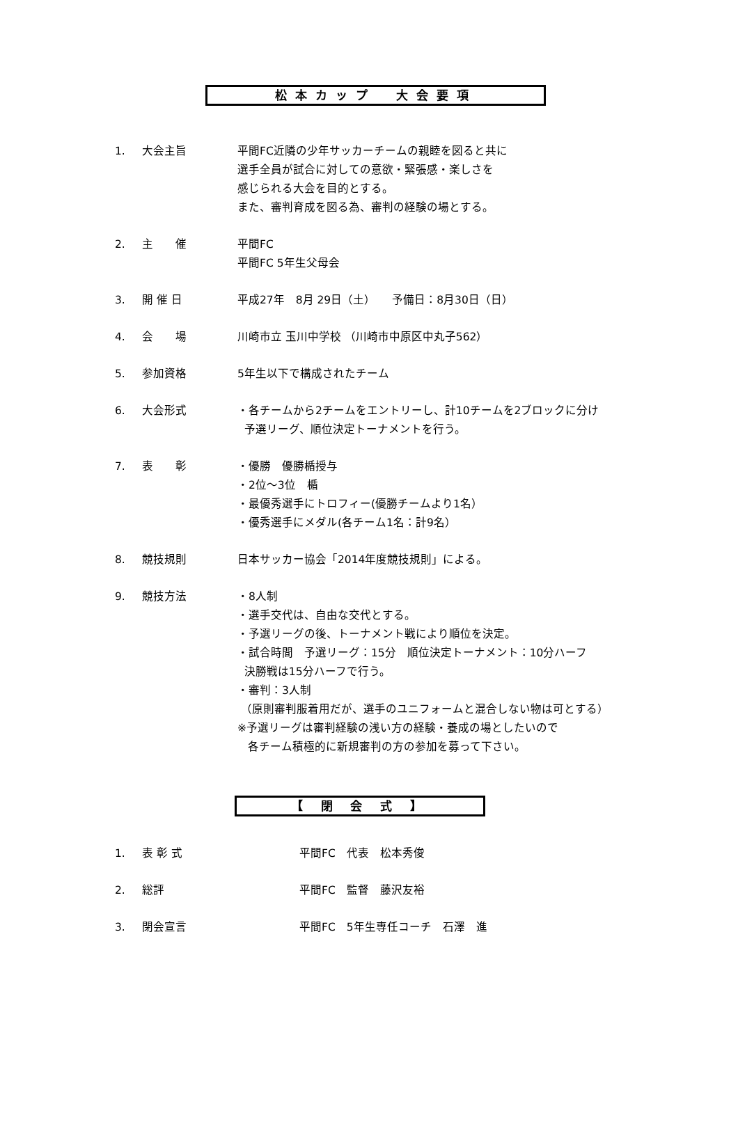松本カップ　大会要項
1. 大会主旨 平間FC近隣の少年サッカーチームの親睦を図ると共に
選手全員が試合に対しての意欲・緊張感・楽しさを
感じられる大会を目的とする。
また、審判育成を図る為、審判の経験の場とする。
2. 主　　催 平間FC
平間FC 5年生父母会
3. 開 催 日 平成27年　8月 29日（土）　　予備日：8月30日（日）
4. 会　　場 川崎市立 玉川中学校 （川崎市中原区中丸子562）
5. 参加資格 5年生以下で構成されたチーム
6. 大会形式 ・各チームから2チームをエントリーし、計10チームを2ブロックに分け
予選リーグ、順位決定トーナメントを行う。
7. 表　　彰 ・優勝　優勝楯授与
・2位～3位　楯
・最優秀選手にトロフィー(優勝チームより1名）
・優秀選手にメダル(各チーム1名：計9名）
8. 競技規則 日本サッカー協会「2014年度競技規則」による。
9. 競技方法 ・8人制
・選手交代は、自由な交代とする。
・予選リーグの後、トーナメント戦により順位を決定。
・試合時間　予選リーグ：15分　順位決定トーナメント：10分ハーフ
決勝戦は15分ハーフで行う。
・審判：3人制
（原則審判服着用だが、選手のユニフォームと混合しない物は可とする）
※予選リーグは審判経験の浅い方の経験・養成の場としたいので
各チーム積極的に新規審判の方の参加を募って下さい。
【 閉 会 式 】
1. 表 彰 式 平間FC　代表　松本秀俊
2. 総評 平間FC　監督　藤沢友裕
3. 閉会宣言 平間FC　5年生専任コーチ　石澤　進